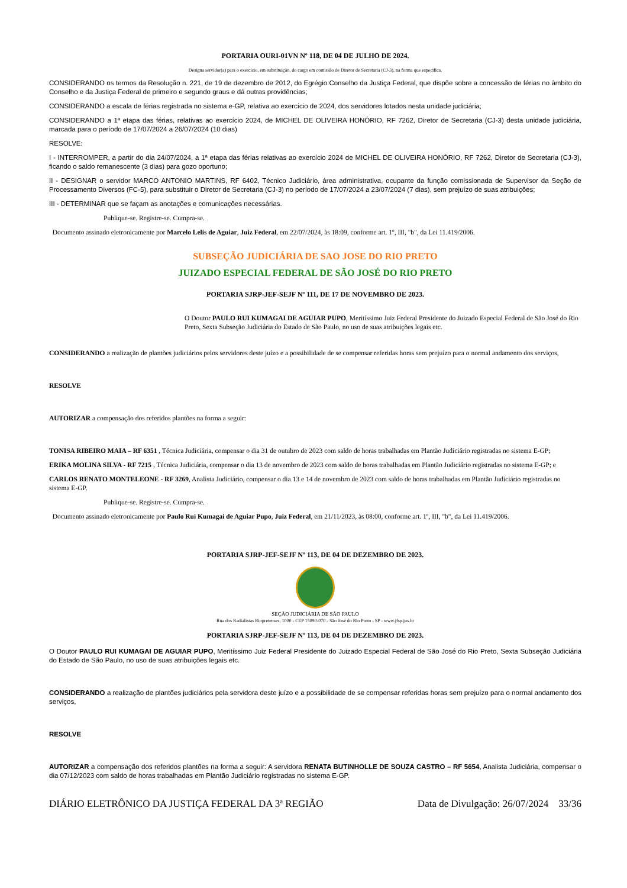PORTARIA OURI-01VN Nº 118, DE 04 DE JULHO DE 2024.
Designa servidor(a) para o exercício, em substituição, do cargo em comissão de Diretor de Secretaria (CJ-3), na forma que especifica.
CONSIDERANDO os termos da Resolução n. 221, de 19 de dezembro de 2012, do Egrégio Conselho da Justiça Federal, que dispõe sobre a concessão de férias no âmbito do Conselho e da Justiça Federal de primeiro e segundo graus e dá outras providências;
CONSIDERANDO a escala de férias registrada no sistema e-GP, relativa ao exercício de 2024, dos servidores lotados nesta unidade judiciária;
CONSIDERANDO a 1ª etapa das férias, relativas ao exercício 2024, de MICHEL DE OLIVEIRA HONÓRIO, RF 7262, Diretor de Secretaria (CJ-3) desta unidade judiciária, marcada para o período de 17/07/2024 a 26/07/2024 (10 dias)
RESOLVE:
I - INTERROMPER, a partir do dia 24/07/2024, a 1ª etapa das férias relativas ao exercício 2024 de MICHEL DE OLIVEIRA HONÓRIO, RF 7262, Diretor de Secretaria (CJ-3), ficando o saldo remanescente (3 dias) para gozo oportuno;
II - DESIGNAR o servidor MARCO ANTONIO MARTINS, RF 6402, Técnico Judiciário, área administrativa, ocupante da função comissionada de Supervisor da Seção de Processamento Diversos (FC-5), para substituir o Diretor de Secretaria (CJ-3) no período de 17/07/2024 a 23/07/2024 (7 dias), sem prejuízo de suas atribuições;
III - DETERMINAR que se façam as anotações e comunicações necessárias.
Publique-se. Registre-se. Cumpra-se.
Documento assinado eletronicamente por Marcelo Lelis de Aguiar, Juiz Federal, em 22/07/2024, às 18:09, conforme art. 1º, III, "b", da Lei 11.419/2006.
SUBSEÇÃO JUDICIÁRIA DE SAO JOSE DO RIO PRETO
JUIZADO ESPECIAL FEDERAL DE SÃO JOSÉ DO RIO PRETO
PORTARIA SJRP-JEF-SEJF Nº 111, DE 17 DE NOVEMBRO DE 2023.
O Doutor PAULO RUI KUMAGAI DE AGUIAR PUPO, Meritíssimo Juiz Federal Presidente do Juizado Especial Federal de São José do Rio Preto, Sexta Subseção Judiciária do Estado de São Paulo, no uso de suas atribuições legais etc.
CONSIDERANDO a realização de plantões judiciários pelos servidores deste juízo e a possibilidade de se compensar referidas horas sem prejuízo para o normal andamento dos serviços,
RESOLVE
AUTORIZAR a compensação dos referidos plantões na forma a seguir:
TONISA RIBEIRO MAIA – RF 6351 , Técnica Judiciária, compensar o dia 31 de outubro de 2023 com saldo de horas trabalhadas em Plantão Judiciário registradas no sistema E-GP;
ERIKA MOLINA SILVA - RF 7215 , Técnica Judiciária, compensar o dia 13 de novembro de 2023 com saldo de horas trabalhadas em Plantão Judiciário registradas no sistema E-GP; e
CARLOS RENATO MONTELEONE - RF 3269, Analista Judiciário, compensar o dia 13 e 14 de novembro de 2023 com saldo de horas trabalhadas em Plantão Judiciário registradas no sistema E-GP.
Publique-se. Registre-se. Cumpra-se.
Documento assinado eletronicamente por Paulo Rui Kumagai de Aguiar Pupo, Juiz Federal, em 21/11/2023, às 08:00, conforme art. 1º, III, "b", da Lei 11.419/2006.
PORTARIA SJRP-JEF-SEJF Nº 113, DE 04 DE DEZEMBRO DE 2023.
SEÇÃO JUDICIÁRIA DE SÃO PAULO
Rua dos Radialistas Riopretenses, 1000 - CEP 15090-070 - São José do Rio Preto - SP - www.jfsp.jus.br
PORTARIA SJRP-JEF-SEJF Nº 113, DE 04 DE DEZEMBRO DE 2023.
O Doutor PAULO RUI KUMAGAI DE AGUIAR PUPO, Meritíssimo Juiz Federal Presidente do Juizado Especial Federal de São José do Rio Preto, Sexta Subseção Judiciária do Estado de São Paulo, no uso de suas atribuições legais etc.
CONSIDERANDO a realização de plantões judiciários pela servidora deste juízo e a possibilidade de se compensar referidas horas sem prejuízo para o normal andamento dos serviços,
RESOLVE
AUTORIZAR a compensação dos referidos plantões na forma a seguir: A servidora RENATA BUTINHOLLE DE SOUZA CASTRO – RF 5654, Analista Judiciária, compensar o dia 07/12/2023 com saldo de horas trabalhadas em Plantão Judiciário registradas no sistema E-GP.
DIÁRIO ELETRÔNICO DA JUSTIÇA FEDERAL DA 3ª REGIÃO Data de Divulgação: 26/07/2024 33/36